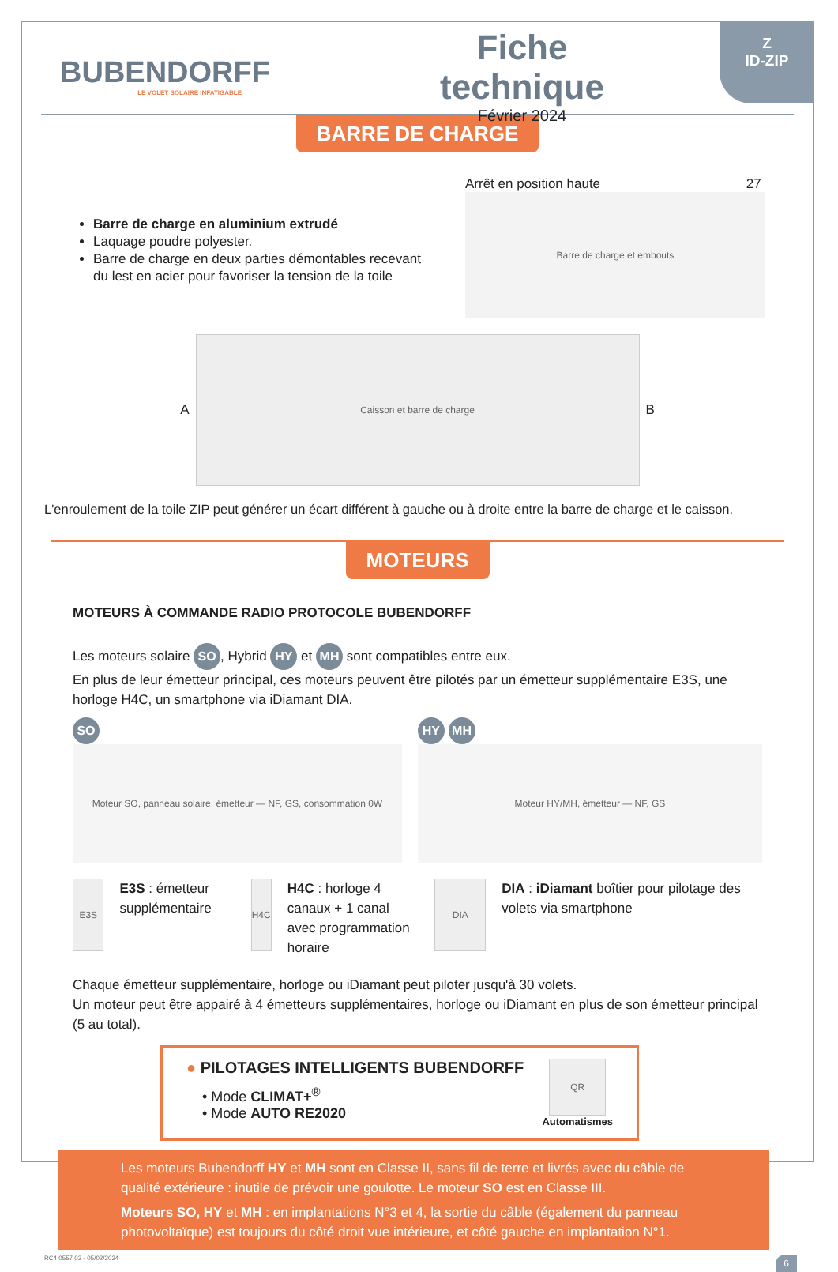Z
ID-ZIP
BUBENDORFF
LE VOLET SOLAIRE INFATIGABLE
Fiche technique
Février 2024
BARRE DE CHARGE
Barre de charge en aluminium extrudé
Laquage poudre polyester.
Barre de charge en deux parties démontables recevant du lest en acier pour favoriser la tension de la toile
Arrêt en position haute 27
Barre de charge et embouts
A
Caisson et barre de charge
B
L'enroulement de la toile ZIP peut générer un écart différent à gauche ou à droite entre la barre de charge et le caisson.
MOTEURS
MOTEURS À COMMANDE RADIO PROTOCOLE BUBENDORFF
Les moteurs solaire SO, Hybrid HY et MH sont compatibles entre eux.
En plus de leur émetteur principal, ces moteurs peuvent être pilotés par un émetteur supplémentaire E3S, une horloge H4C, un smartphone via iDiamant DIA.
SO
Moteur SO, panneau solaire, émetteur — NF, GS, consommation 0W
HY MH
Moteur HY/MH, émetteur — NF, GS
E3S
E3S : émetteur supplémentaire
H4C
H4C : horloge 4 canaux + 1 canal avec programmation horaire
DIA
DIA : iDiamant boîtier pour pilotage des volets via smartphone
Chaque émetteur supplémentaire, horloge ou iDiamant peut piloter jusqu'à 30 volets.
Un moteur peut être appairé à 4 émetteurs supplémentaires, horloge ou iDiamant en plus de son émetteur principal (5 au total).
● PILOTAGES INTELLIGENTS BUBENDORFF
• Mode CLIMAT+<sup>®</sup>
• Mode AUTO RE2020
QR
Automatismes
Les moteurs Bubendorff HY et MH sont en Classe II, sans fil de terre et livrés avec du câble de qualité extérieure : inutile de prévoir une goulotte. Le moteur SO est en Classe III.
Moteurs SO, HY et MH : en implantations N°3 et 4, la sortie du câble (également du panneau photovoltaïque) est toujours du côté droit vue intérieure, et côté gauche en implantation N°1.
RC4 0557 03 - 05/02/2024 6